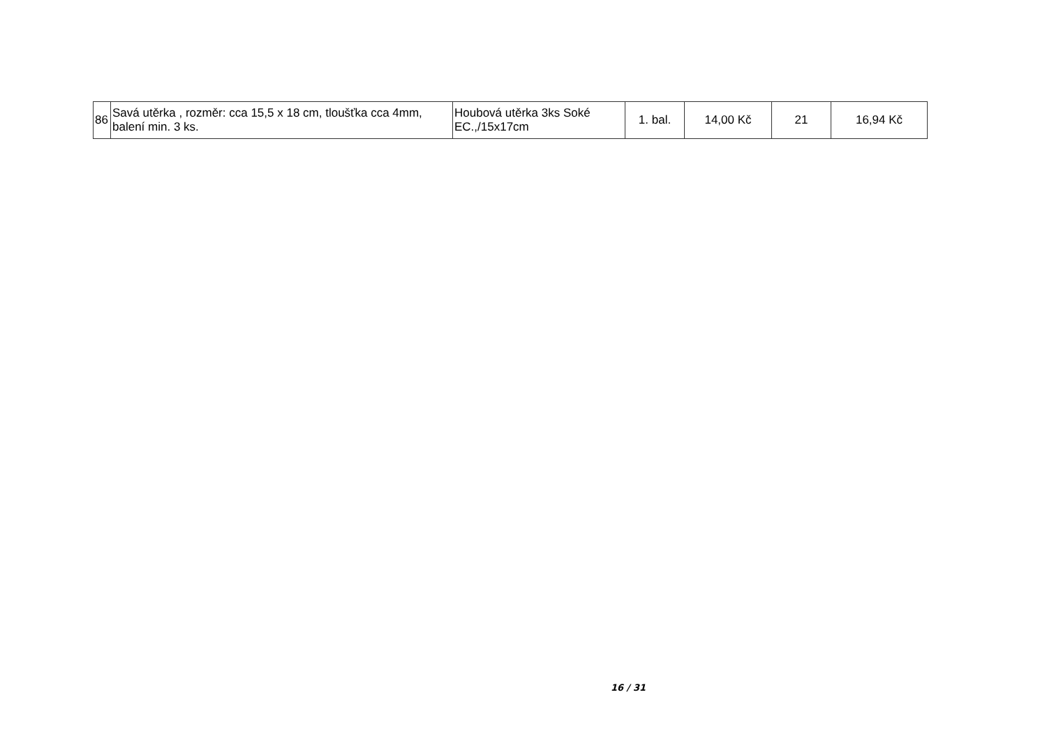| 86 | Savá utěrka , rozměr: cca 15,5 x 18 cm, tloušťka cca 4mm, balení min. 3 ks. | Houbová utěrka 3ks Soké EC.,/15x17cm | 1. bal. | 14,00 Kč | 21 | 16,94 Kč |
16 / 31